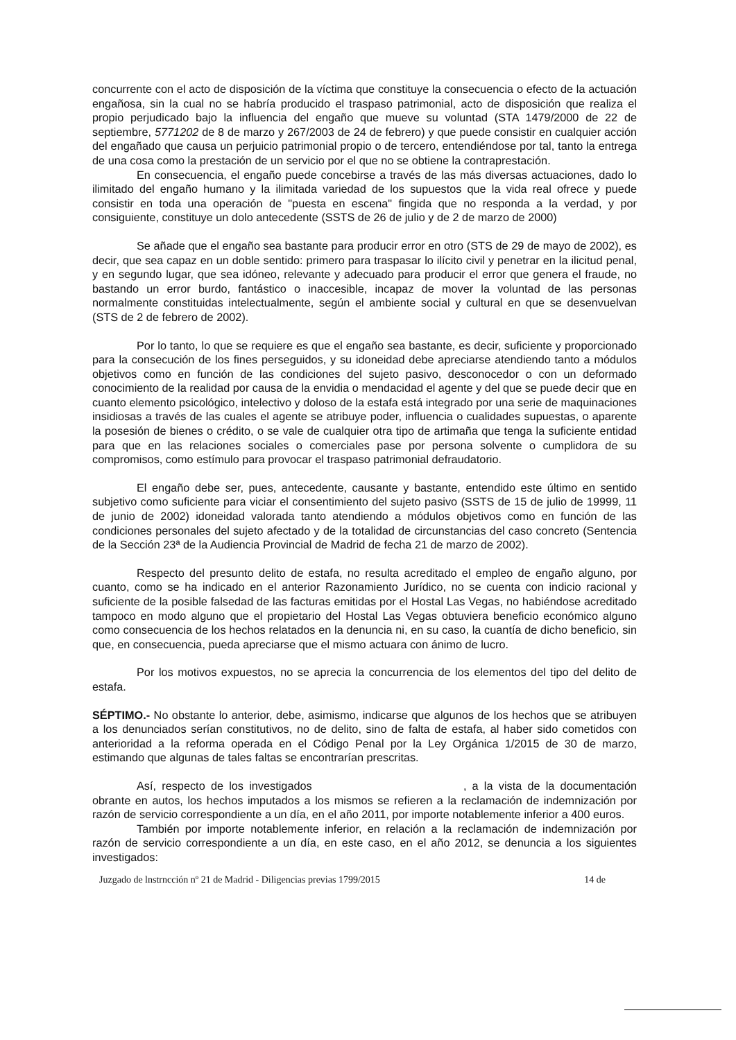concurrente con el acto de disposición de la víctima que constituye la consecuencia o efecto de la actuación engañosa, sin la cual no se habría producido el traspaso patrimonial, acto de disposición que realiza el propio perjudicado bajo la influencia del engaño que mueve su voluntad (STA 1479/2000 de 22 de septiembre, 5771202 de 8 de marzo y 267/2003 de 24 de febrero) y que puede consistir en cualquier acción del engañado que causa un perjuicio patrimonial propio o de tercero, entendiéndose por tal, tanto la entrega de una cosa como la prestación de un servicio por el que no se obtiene la contraprestación.
En consecuencia, el engaño puede concebirse a través de las más diversas actuaciones, dado lo ilimitado del engaño humano y la ilimitada variedad de los supuestos que la vida real ofrece y puede consistir en toda una operación de "puesta en escena" fingida que no responda a la verdad, y por consiguiente, constituye un dolo antecedente (SSTS de 26 de julio y de 2 de marzo de 2000)
Se añade que el engaño sea bastante para producir error en otro (STS de 29 de mayo de 2002), es decir, que sea capaz en un doble sentido: primero para traspasar lo ilícito civil y penetrar en la ilicitud penal, y en segundo lugar, que sea idóneo, relevante y adecuado para producir el error que genera el fraude, no bastando un error burdo, fantástico o inaccesible, incapaz de mover la voluntad de las personas normalmente constituidas intelectualmente, según el ambiente social y cultural en que se desenvuelvan (STS de 2 de febrero de 2002).
Por lo tanto, lo que se requiere es que el engaño sea bastante, es decir, suficiente y proporcionado para la consecución de los fines perseguidos, y su idoneidad debe apreciarse atendiendo tanto a módulos objetivos como en función de las condiciones del sujeto pasivo, desconocedor o con un deformado conocimiento de la realidad por causa de la envidia o mendacidad el agente y del que se puede decir que en cuanto elemento psicológico, intelectivo y doloso de la estafa está integrado por una serie de maquinaciones insidiosas a través de las cuales el agente se atribuye poder, influencia o cualidades supuestas, o aparente la posesión de bienes o crédito, o se vale de cualquier otra tipo de artimaña que tenga la suficiente entidad para que en las relaciones sociales o comerciales pase por persona solvente o cumplidora de su compromisos, como estímulo para provocar el traspaso patrimonial defraudatorio.
El engaño debe ser, pues, antecedente, causante y bastante, entendido este último en sentido subjetivo como suficiente para viciar el consentimiento del sujeto pasivo (SSTS de 15 de julio de 19999, 11 de junio de 2002) idoneidad valorada tanto atendiendo a módulos objetivos como en función de las condiciones personales del sujeto afectado y de la totalidad de circunstancias del caso concreto (Sentencia de la Sección 23ª de la Audiencia Provincial de Madrid de fecha 21 de marzo de 2002).
Respecto del presunto delito de estafa, no resulta acreditado el empleo de engaño alguno, por cuanto, como se ha indicado en el anterior Razonamiento Jurídico, no se cuenta con indicio racional y suficiente de la posible falsedad de las facturas emitidas por el Hostal Las Vegas, no habiéndose acreditado tampoco en modo alguno que el propietario del Hostal Las Vegas obtuviera beneficio económico alguno como consecuencia de los hechos relatados en la denuncia ni, en su caso, la cuantía de dicho beneficio, sin que, en consecuencia, pueda apreciarse que el mismo actuara con ánimo de lucro.
Por los motivos expuestos, no se aprecia la concurrencia de los elementos del tipo del delito de estafa.
SÉPTIMO.- No obstante lo anterior, debe, asimismo, indicarse que algunos de los hechos que se atribuyen a los denunciados serían constitutivos, no de delito, sino de falta de estafa, al haber sido cometidos con anterioridad a la reforma operada en el Código Penal por la Ley Orgánica 1/2015 de 30 de marzo, estimando que algunas de tales faltas se encontrarían prescritas.
Así, respecto de los investigados , a la vista de la documentación obrante en autos, los hechos imputados a los mismos se refieren a la reclamación de indemnización por razón de servicio correspondiente a un día, en el año 2011, por importe notablemente inferior a 400 euros.
También por importe notablemente inferior, en relación a la reclamación de indemnización por razón de servicio correspondiente a un día, en este caso, en el año 2012, se denuncia a los siguientes investigados:
Juzgado de lnstrncción nº 21 de Madrid - Diligencias previas 1799/2015 14 de